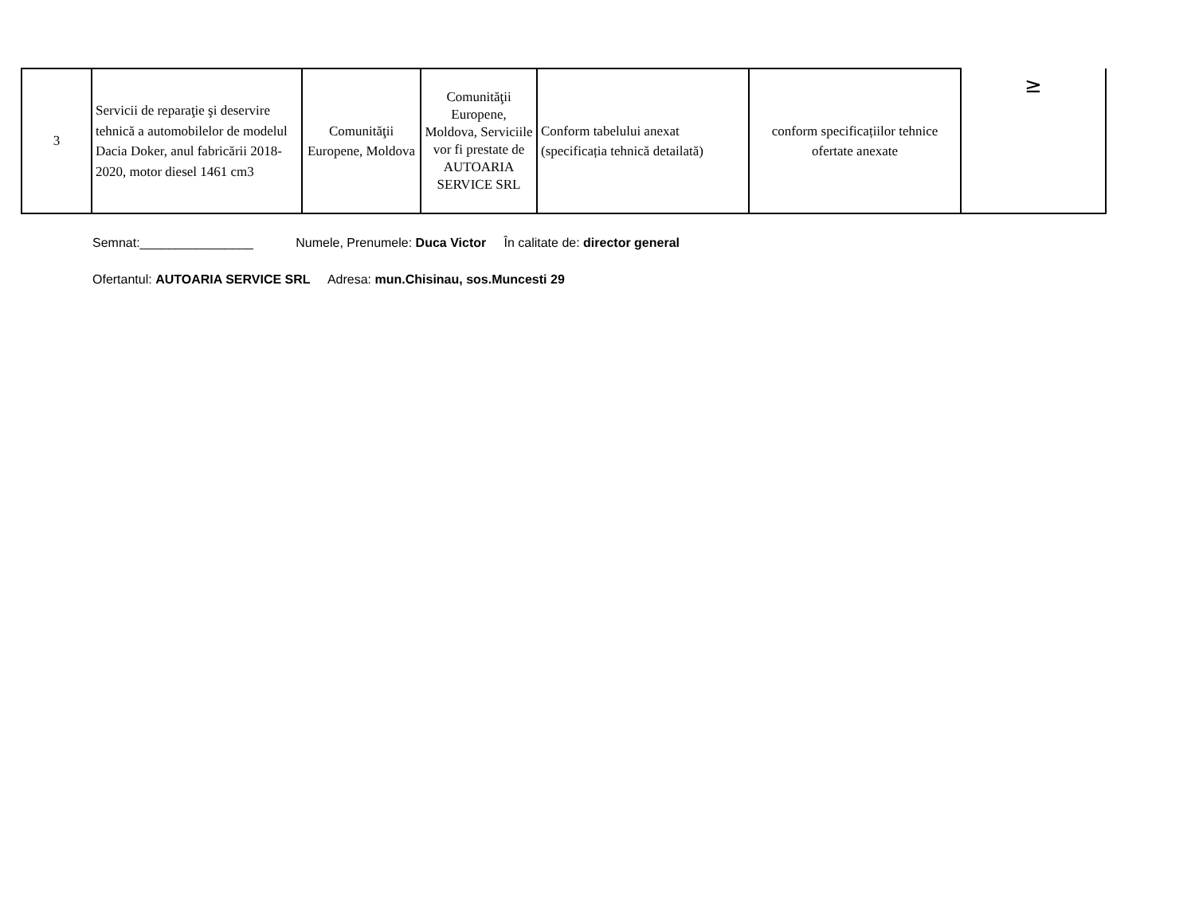| 3 | Servicii de reparaţie şi deservire tehnică a automobilelor de modelul Dacia Doker, anul fabricării 2018-2020, motor diesel 1461 cm3 | Comunităţii Europene, Moldova | Comunităţii Europene, Moldova, Serviciile vor fi prestate de AUTOARIA SERVICE SRL | Conform tabelului anexat (specificația tehnică detailată) | conform specificațiilor tehnice ofertate anexate | ≥ |
Semnat:________________ Numele, Prenumele: Duca Victor În calitate de: director general
Ofertantul: AUTOARIA SERVICE SRL Adresa: mun.Chisinau, sos.Muncesti 29